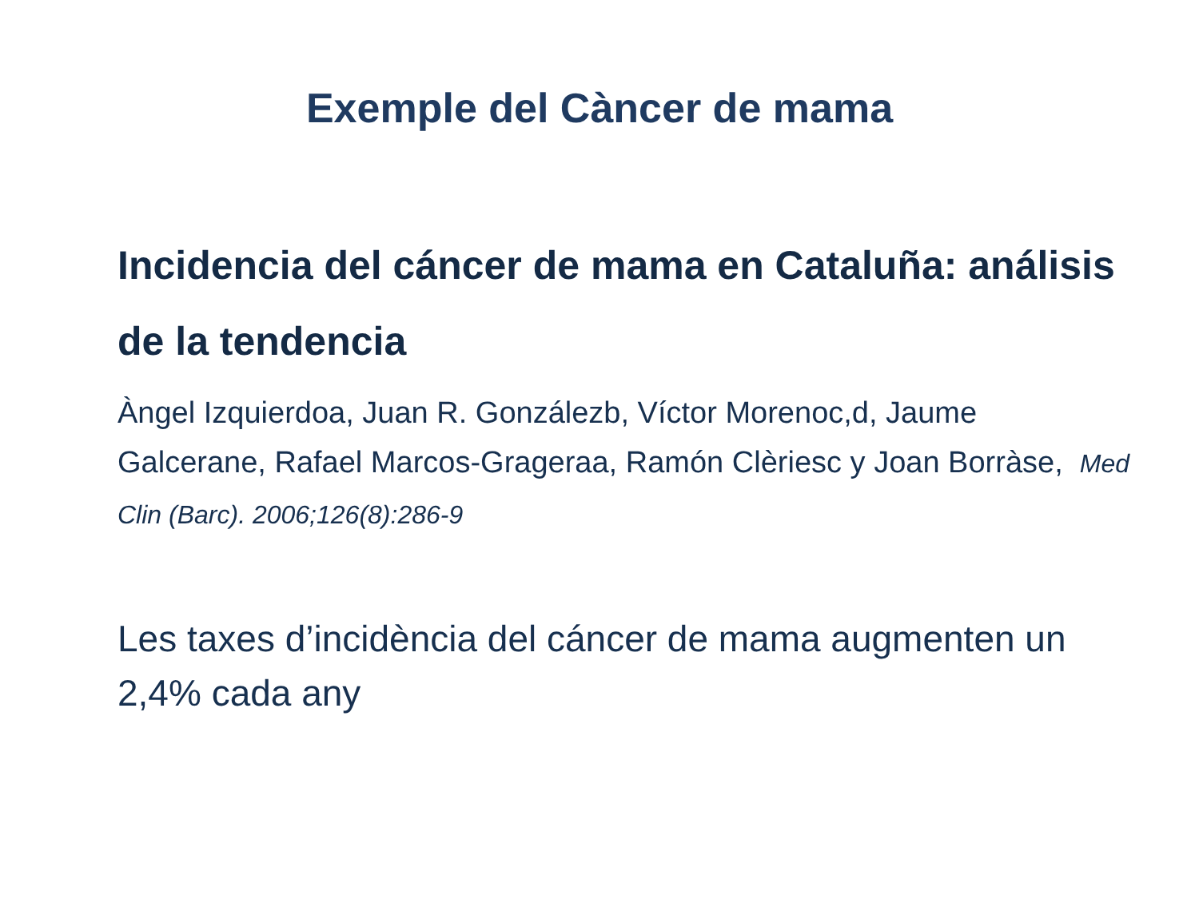Exemple del Càncer de mama
Incidencia del cáncer de mama en Cataluña: análisis de la tendencia
Àngel Izquierdoa, Juan R. Gonzálezb, Víctor Morenoc,d, Jaume Galcerane, Rafael Marcos-Grageraa, Ramón Clèriesc y Joan Borràse, Med Clin (Barc). 2006;126(8):286-9
Les taxes d’incidència del cáncer de mama augmenten un 2,4% cada any